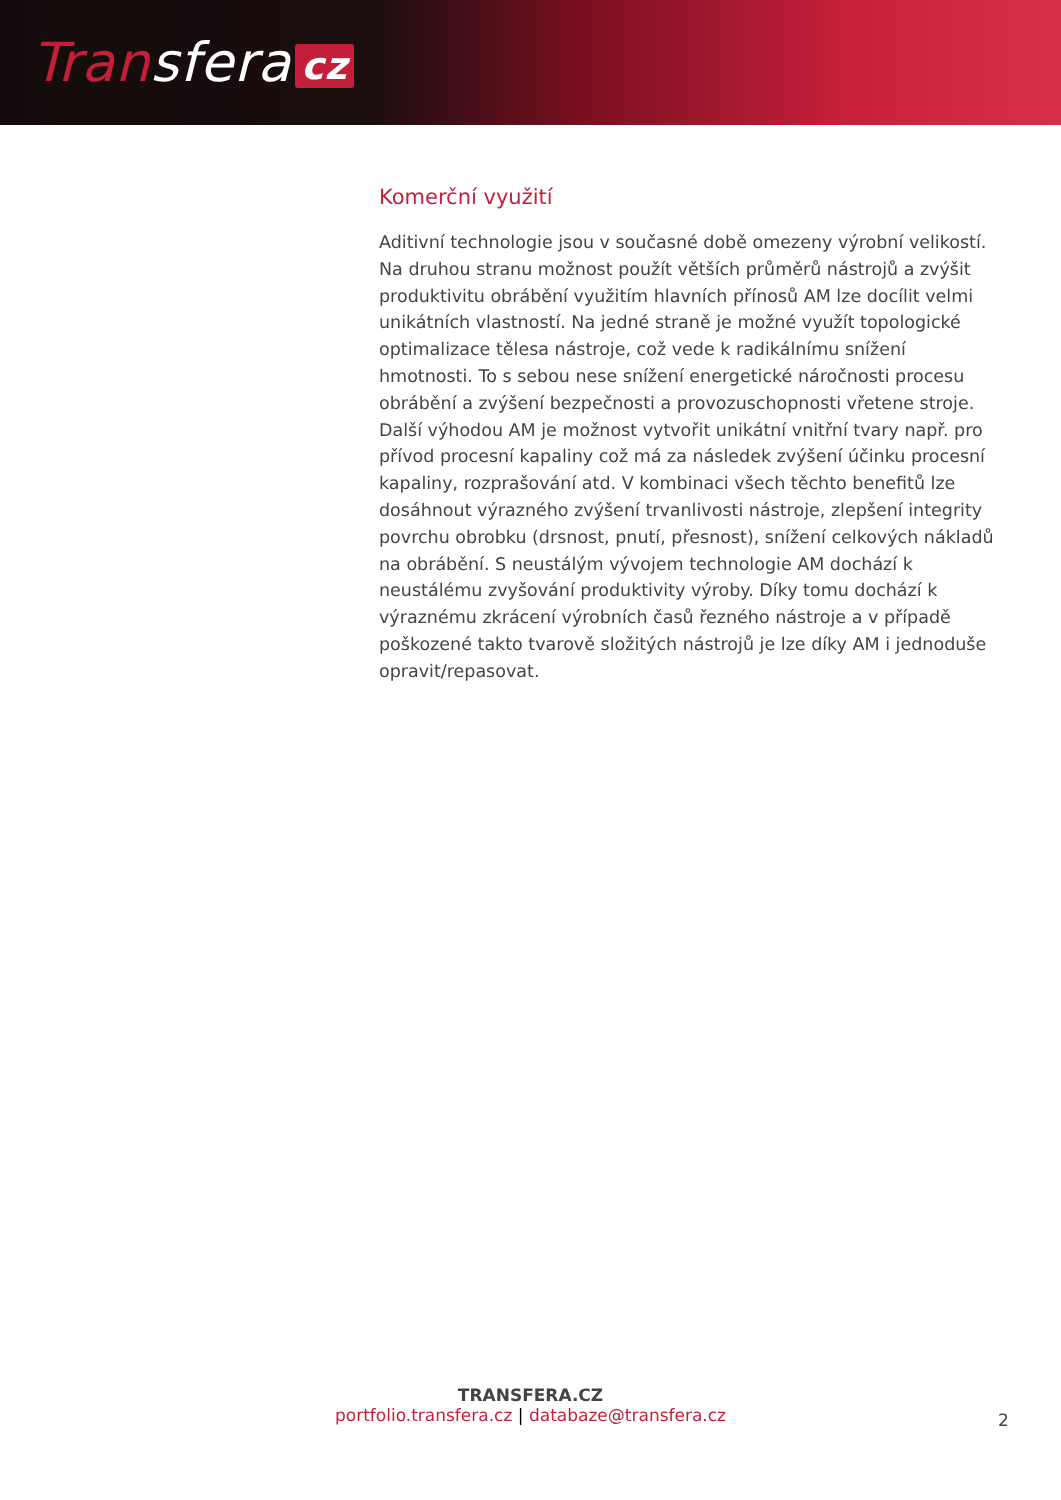Transfera cz
Komerční využití
Aditivní technologie jsou v současné době omezeny výrobní velikostí. Na druhou stranu možnost použít větších průměrů nástrojů a zvýšit produktivitu obrábění využitím hlavních přínosů AM lze docílit velmi unikátních vlastností. Na jedné straně je možné využít topologické optimalizace tělesa nástroje, což vede k radikálnímu snížení hmotnosti. To s sebou nese snížení energetické náročnosti procesu obrábění a zvýšení bezpečnosti a provozuschopnosti vřetene stroje. Další výhodou AM je možnost vytvořit unikátní vnitřní tvary např. pro přívod procesní kapaliny což má za následek zvýšení účinku procesní kapaliny, rozprašování atd. V kombinaci všech těchto benefitů lze dosáhnout výrazného zvýšení trvanlivosti nástroje, zlepšení integrity povrchu obrobku (drsnost, pnutí, přesnost), snížení celkových nákladů na obrábění. S neustálým vývojem technologie AM dochází k neustálému zvyšování produktivity výroby. Díky tomu dochází k výraznému zkrácení výrobních časů řezného nástroje a v případě poškozené takto tvarově složitých nástrojů je lze díky AM i jednoduše opravit/repasovat.
TRANSFERA.CZ
portfolio.transfera.cz | databaze@transfera.cz
2